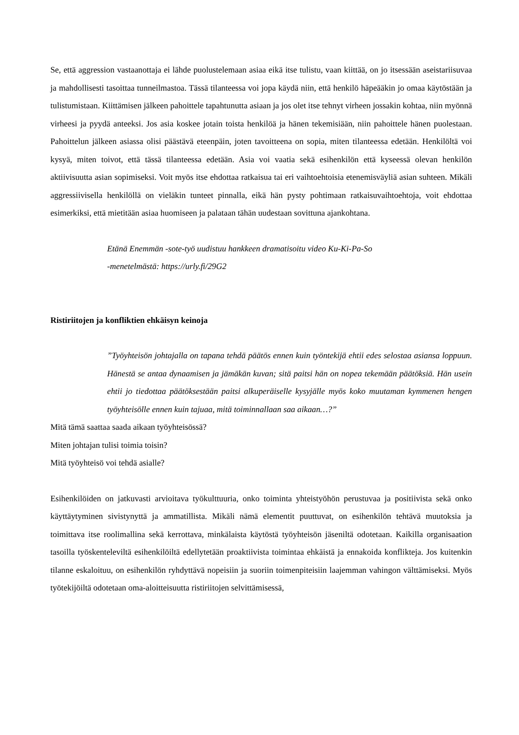Se, että aggression vastaanottaja ei lähde puolustelemaan asiaa eikä itse tulistu, vaan kiittää, on jo itsessään aseistariisuvaa ja mahdollisesti tasoittaa tunneilmastoa. Tässä tilanteessa voi jopa käydä niin, että henkilö häpeääkin jo omaa käytöstään ja tulistumistaan. Kiittämisen jälkeen pahoittele tapahtunutta asiaan ja jos olet itse tehnyt virheen jossakin kohtaa, niin myönnä virheesi ja pyydä anteeksi. Jos asia koskee jotain toista henkilöä ja hänen tekemisiään, niin pahoittele hänen puolestaan. Pahoittelun jälkeen asiassa olisi päästävä eteenpäin, joten tavoitteena on sopia, miten tilanteessa edetään. Henkilöltä voi kysyä, miten toivot, että tässä tilanteessa edetään. Asia voi vaatia sekä esihenkilön että kyseessä olevan henkilön aktiivisuutta asian sopimiseksi. Voit myös itse ehdottaa ratkaisua tai eri vaihtoehtoisia etenemisväyliä asian suhteen. Mikäli aggressiivisella henkilöllä on vieläkin tunteet pinnalla, eikä hän pysty pohtimaan ratkaisuvaihtoehtoja, voit ehdottaa esimerkiksi, että mietitään asiaa huomiseen ja palataan tähän uudestaan sovittuna ajankohtana.
Etänä Enemmän -sote-työ uudistuu hankkeen dramatisoitu video Ku-Ki-Pa-So
-menetelmästä: https://urly.fi/29G2
Ristiriitojen ja konfliktien ehkäisyn keinoja
”Työyhteisön johtajalla on tapana tehdä päätös ennen kuin työntekijä ehtii edes selostaa asiansa loppuun. Hänestä se antaa dynaamisen ja jämäkän kuvan; sitä paitsi hän on nopea tekemään päätöksiä. Hän usein ehtii jo tiedottaa päätöksestään paitsi alkuperäiselle kysyjälle myös koko muutaman kymmenen hengen työyhteisölle ennen kuin tajuaa, mitä toiminnallaan saa aikaan…?”
Mitä tämä saattaa saada aikaan työyhteisössä?
Miten johtajan tulisi toimia toisin?
Mitä työyhteisö voi tehdä asialle?
Esihenkilöiden on jatkuvasti arvioitava työkulttuuria, onko toiminta yhteistyöhön perustuvaa ja positiivista sekä onko käyttäytyminen sivistynyttä ja ammatillista. Mikäli nämä elementit puuttuvat, on esihenkilön tehtävä muutoksia ja toimittava itse roolimallina sekä kerrottava, minkälaista käytöstä työyhteisön jäseniltä odotetaan. Kaikilla organisaation tasoilla työskenteleviltä esihenkilöiltä edellytetään proaktiivista toimintaa ehkäistä ja ennakoida konflikteja. Jos kuitenkin tilanne eskaloituu, on esihenkilön ryhdyttävä nopeisiin ja suoriin toimenpiteisiin laajemman vahingon välttämiseksi. Myös työtekijöiltä odotetaan oma-aloitteisuutta ristiriitojen selvittämisessä,